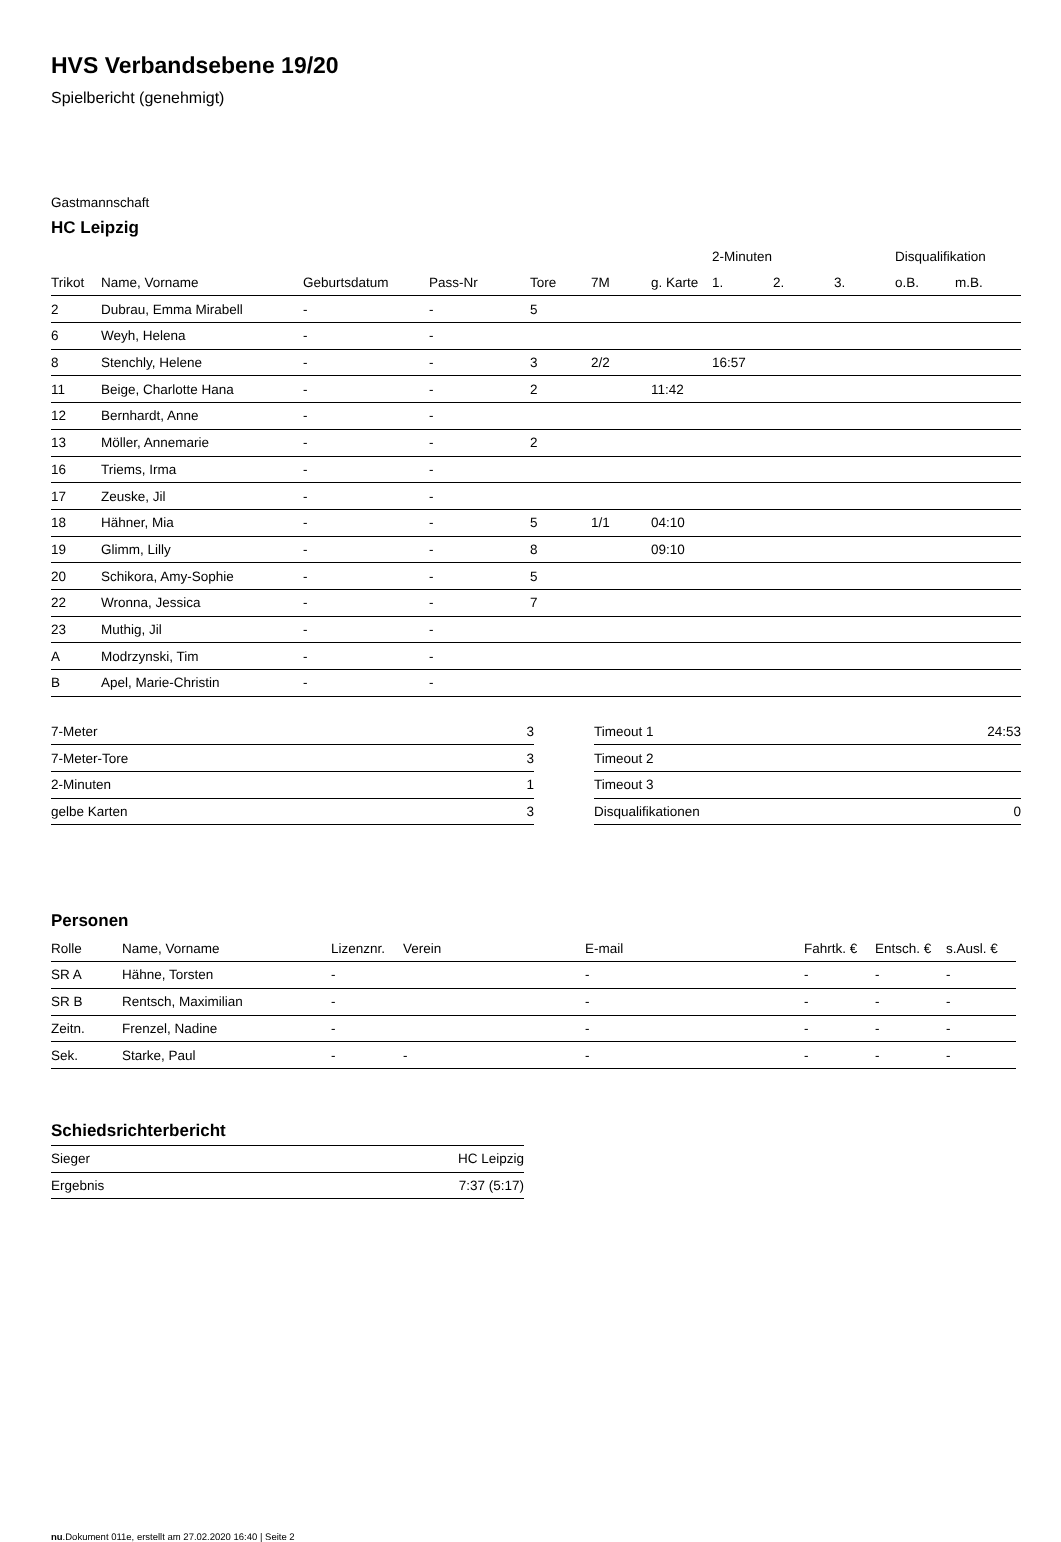HVS Verbandsebene 19/20
Spielbericht (genehmigt)
Gastmannschaft
HC Leipzig
| | | | | | | | 2-Minuten | | | Disqualifikation | |
| --- | --- | --- | --- | --- | --- | --- | --- | --- | --- | --- | --- |
| Trikot | Name, Vorname | Geburtsdatum | Pass-Nr | Tore | 7M | g. Karte | 1. | 2. | 3. | o.B. | m.B. |
| 2 | Dubrau, Emma Mirabell | - | - | 5 | | | | | | | |
| 6 | Weyh, Helena | - | - | | | | | | | | |
| 8 | Stenchly, Helene | - | - | 3 | 2/2 | | 16:57 | | | | |
| 11 | Beige, Charlotte Hana | - | - | 2 | | 11:42 | | | | | |
| 12 | Bernhardt, Anne | - | - | | | | | | | | |
| 13 | Möller, Annemarie | - | - | 2 | | | | | | | |
| 16 | Triems, Irma | - | - | | | | | | | | |
| 17 | Zeuske, Jil | - | - | | | | | | | | |
| 18 | Hähner, Mia | - | - | 5 | 1/1 | 04:10 | | | | | |
| 19 | Glimm, Lilly | - | - | 8 | | 09:10 | | | | | |
| 20 | Schikora, Amy-Sophie | - | - | 5 | | | | | | | |
| 22 | Wronna, Jessica | - | - | 7 | | | | | | | |
| 23 | Muthig, Jil | - | - | | | | | | | | |
| A | Modrzynski, Tim | - | - | | | | | | | | |
| B | Apel, Marie-Christin | - | - | | | | | | | | |
| 7-Meter | 3 |
| 7-Meter-Tore | 3 |
| 2-Minuten | 1 |
| gelbe Karten | 3 |
| Timeout 1 | 24:53 |
| Timeout 2 | |
| Timeout 3 | |
| Disqualifikationen | 0 |
Personen
| Rolle | Name, Vorname | Lizenznr. | Verein | E-mail | Fahrtk. € | Entsch. € | s.Ausl. € |
| --- | --- | --- | --- | --- | --- | --- | --- |
| SR A | Hähne, Torsten | - | | - | - | - | - |
| SR B | Rentsch, Maximilian | - | | - | - | - | - |
| Zeitn. | Frenzel, Nadine | - | | - | - | - | - |
| Sek. | Starke, Paul | - | - | - | - | - | - |
Schiedsrichterbericht
| Sieger | HC Leipzig |
| Ergebnis | 7:37 (5:17) |
nu.Dokument 011e, erstellt am 27.02.2020 16:40 | Seite 2